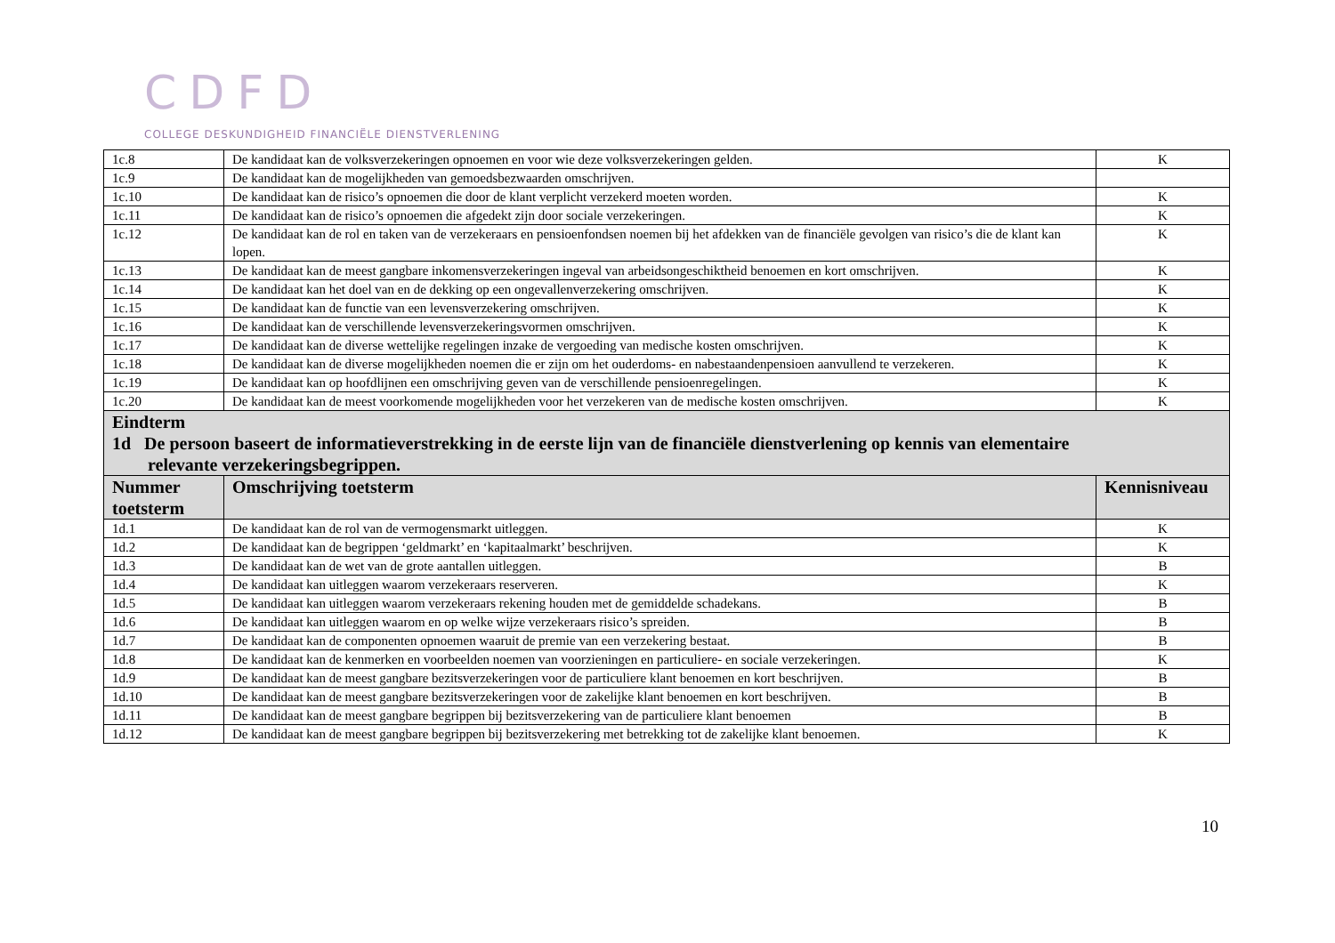CDFD
COLLEGE DESKUNDIGHEID FINANCIËLE DIENSTVERLENING
| 1c.8 | De kandidaat kan de volksverzekeringen opnoemen en voor wie deze volksverzekeringen gelden. | K |
| 1c.9 | De kandidaat kan de mogelijkheden van gemoedsbezwaarden omschrijven. | |
| 1c.10 | De kandidaat kan de risico’s opnoemen die door de klant verplicht verzekerd moeten worden. | K |
| 1c.11 | De kandidaat kan de risico’s opnoemen die afgedekt zijn door sociale verzekeringen. | K |
| 1c.12 | De kandidaat kan de rol en taken van de verzekeraars en pensioenfondsen noemen bij het afdekken van de financiële gevolgen van risico’s die de klant kan lopen. | K |
| 1c.13 | De kandidaat kan de meest gangbare inkomensverzekeringen ingeval van arbeidsongeschiktheid benoemen en kort omschrijven. | K |
| 1c.14 | De kandidaat kan het doel van en de dekking op een ongevallenverzekering omschrijven. | K |
| 1c.15 | De kandidaat kan de functie van een levensverzekering omschrijven. | K |
| 1c.16 | De kandidaat kan de verschillende levensverzekeringsvormen omschrijven. | K |
| 1c.17 | De kandidaat kan de diverse wettelijke regelingen inzake de vergoeding van medische kosten omschrijven. | K |
| 1c.18 | De kandidaat kan de diverse mogelijkheden noemen die er zijn om het ouderdoms- en nabestaandenpensioen aanvullend te verzekeren. | K |
| 1c.19 | De kandidaat kan op hoofdlijnen een omschrijving geven van de verschillende pensioenregelingen. | K |
| 1c.20 | De kandidaat kan de meest voorkomende mogelijkheden voor het verzekeren van de medische kosten omschrijven. | K |
| Eindterm 1d De persoon baseert de informatieverstrekking in de eerste lijn van de financiële dienstverlening op kennis van elementaire relevante verzekeringsbegrippen. | | |
| Nummer toetsterm | Omschrijving toetsterm | Kennisniveau |
| 1d.1 | De kandidaat kan de rol van de vermogensmarkt uitleggen. | K |
| 1d.2 | De kandidaat kan de begrippen ‘geldmarkt’ en ‘kapitaalmarkt’ beschrijven. | K |
| 1d.3 | De kandidaat kan de wet van de grote aantallen uitleggen. | B |
| 1d.4 | De kandidaat kan uitleggen waarom verzekeraars reserveren. | K |
| 1d.5 | De kandidaat kan uitleggen waarom verzekeraars rekening houden met de gemiddelde schadekans. | B |
| 1d.6 | De kandidaat kan uitleggen waarom en op welke wijze verzekeraars risico’s spreiden. | B |
| 1d.7 | De kandidaat kan de componenten opnoemen waaruit de premie van een verzekering bestaat. | B |
| 1d.8 | De kandidaat kan de kenmerken en voorbeelden noemen van voorzieningen en particuliere- en sociale verzekeringen. | K |
| 1d.9 | De kandidaat kan de meest gangbare bezitsverzekeringen voor de particuliere klant benoemen en kort beschrijven. | B |
| 1d.10 | De kandidaat kan de meest gangbare bezitsverzekeringen voor de zakelijke klant benoemen en kort beschrijven. | B |
| 1d.11 | De kandidaat kan de meest gangbare begrippen bij bezitsverzekering van de particuliere klant benoemen | B |
| 1d.12 | De kandidaat kan de meest gangbare begrippen bij bezitsverzekering met betrekking tot de zakelijke klant benoemen. | K |
10